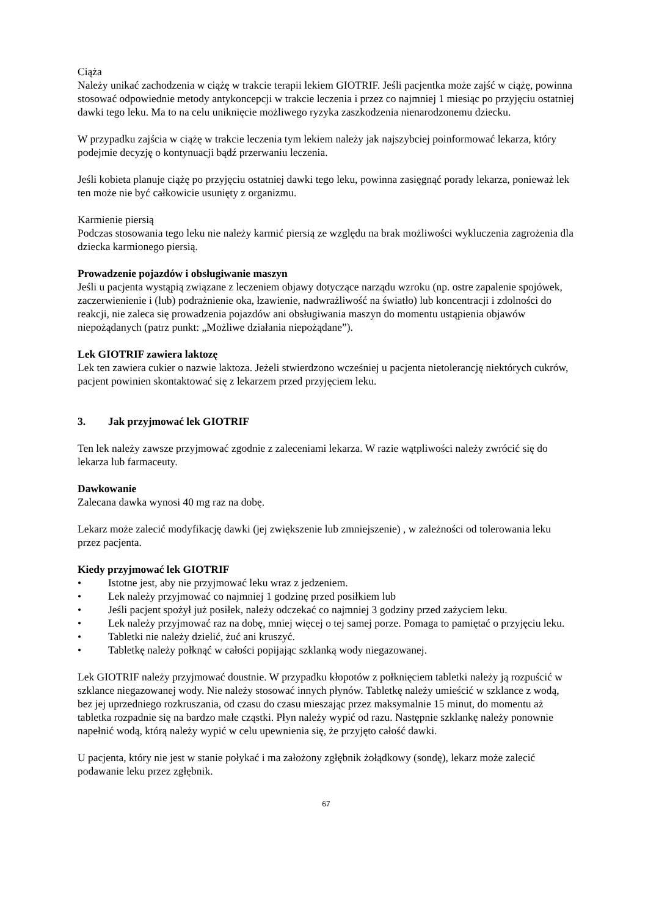Ciąża
Należy unikać zachodzenia w ciążę w trakcie terapii lekiem GIOTRIF. Jeśli pacjentka może zajść w ciążę, powinna stosować odpowiednie metody antykoncepcji w trakcie leczenia i przez co najmniej 1 miesiąc po przyjęciu ostatniej dawki tego leku. Ma to na celu uniknięcie możliwego ryzyka zaszkodzenia nienarodzonemu dziecku.
W przypadku zajścia w ciążę w trakcie leczenia tym lekiem należy jak najszybciej poinformować lekarza, który podejmie decyzję o kontynuacji bądź przerwaniu leczenia.
Jeśli kobieta planuje ciążę po przyjęciu ostatniej dawki tego leku, powinna zasięgnąć porady lekarza, ponieważ lek ten może nie być całkowicie usunięty z organizmu.
Karmienie piersią
Podczas stosowania tego leku nie należy karmić piersią ze względu na brak możliwości wykluczenia zagrożenia dla dziecka karmionego piersią.
Prowadzenie pojazdów i obsługiwanie maszyn
Jeśli u pacjenta wystąpią związane z leczeniem objawy dotyczące narządu wzroku (np. ostre zapalenie spojówek, zaczerwienienie i (lub) podrażnienie oka, łzawienie, nadwrażliwość na światło) lub koncentracji i zdolności do reakcji, nie zaleca się prowadzenia pojazdów ani obsługiwania maszyn do momentu ustąpienia objawów niepożądanych (patrz punkt: „Możliwe działania niepożądane”).
Lek GIOTRIF zawiera laktozę
Lek ten zawiera cukier o nazwie laktoza. Jeżeli stwierdzono wcześniej u pacjenta nietolerancję niektórych cukrów, pacjent powinien skontaktować się z lekarzem przed przyjęciem leku.
3. Jak przyjmować lek GIOTRIF
Ten lek należy zawsze przyjmować zgodnie z zaleceniami lekarza. W razie wątpliwości należy zwrócić się do lekarza lub farmaceuty.
Dawkowanie
Zalecana dawka wynosi 40 mg raz na dobę.
Lekarz może zalecić modyfikację dawki (jej zwiększenie lub zmniejszenie) , w zależności od tolerowania leku przez pacjenta.
Kiedy przyjmować lek GIOTRIF
• Istotne jest, aby nie przyjmować leku wraz z jedzeniem.
• Lek należy przyjmować co najmniej 1 godzinę przed posiłkiem lub
• Jeśli pacjent spożył już posiłek, należy odczekać co najmniej 3 godziny przed zażyciem leku.
• Lek należy przyjmować raz na dobę, mniej więcej o tej samej porze. Pomaga to pamiętać o przyjęciu leku.
• Tabletki nie należy dzielić, żuć ani kruszyć.
• Tabletkę należy połknąć w całości popijając szklanką wody niegazowanej.
Lek GIOTRIF należy przyjmować doustnie. W przypadku kłopotów z połknięciem tabletki należy ją rozpuścić w szklance niegazowanej wody. Nie należy stosować innych płynów. Tabletkę należy umieścić w szklance z wodą, bez jej uprzedniego rozkruszania, od czasu do czasu mieszając przez maksymalnie 15 minut, do momentu aż tabletka rozpadnie się na bardzo małe cząstki. Płyn należy wypić od razu. Następnie szklankę należy ponownie napełnić wodą, którą należy wypić w celu upewnienia się, że przyjęto całość dawki.
U pacjenta, który nie jest w stanie połykać i ma założony zgłębnik żołądkowy (sondę), lekarz może zalecić podawanie leku przez zgłębnik.
67